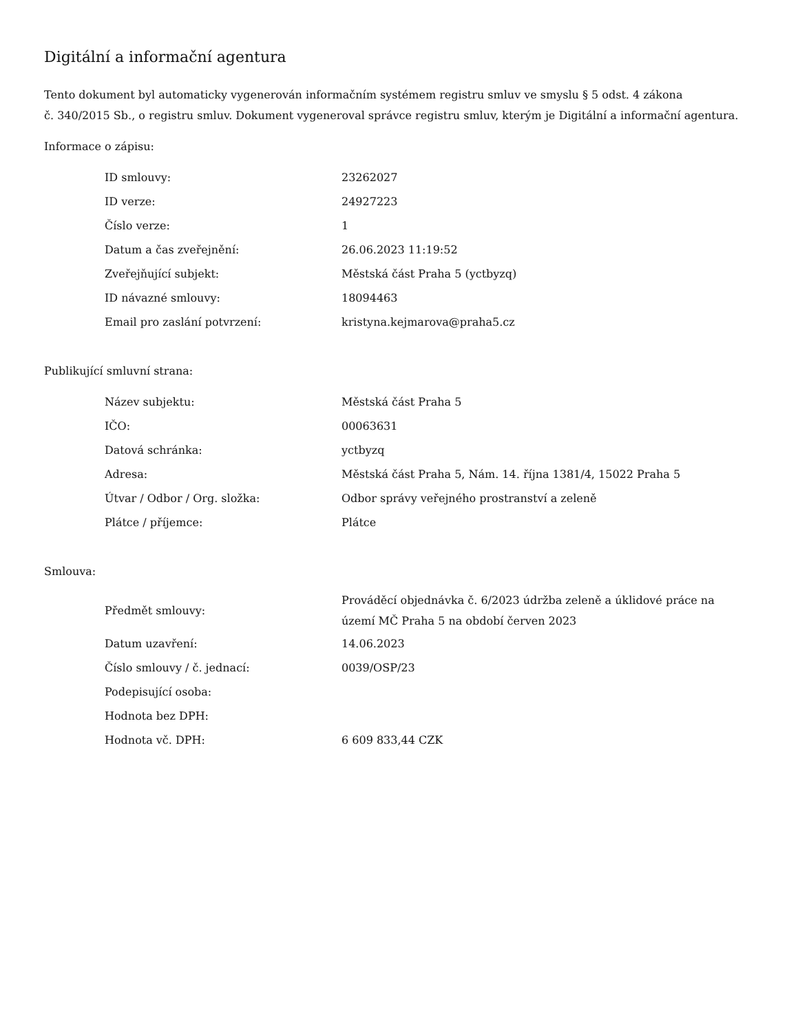Digitální a informační agentura
Tento dokument byl automaticky vygenerován informačním systémem registru smluv ve smyslu § 5 odst. 4 zákona
č. 340/2015 Sb., o registru smluv. Dokument vygeneroval správce registru smluv, kterým je Digitální a informační agentura.
Informace o zápisu:
| ID smlouvy: | 23262027 |
| ID verze: | 24927223 |
| Číslo verze: | 1 |
| Datum a čas zveřejnění: | 26.06.2023 11:19:52 |
| Zveřejňující subjekt: | Městská část Praha 5 (yctbyzq) |
| ID návazné smlouvy: | 18094463 |
| Email pro zaslání potvrzení: | kristyna.kejmarova@praha5.cz |
Publikující smluvní strana:
| Název subjektu: | Městská část Praha 5 |
| IČO: | 00063631 |
| Datová schránka: | yctbyzq |
| Adresa: | Městská část Praha 5, Nám. 14. října 1381/4, 15022 Praha 5 |
| Útvar / Odbor / Org. složka: | Odbor správy veřejného prostranství a zeleně |
| Plátce / příjemce: | Plátce |
Smlouva:
| Předmět smlouvy: | Prováděcí objednávka č. 6/2023 údržba zeleně a úklidové práce na území MČ Praha 5 na období červen 2023 |
| Datum uzavření: | 14.06.2023 |
| Číslo smlouvy / č. jednací: | 0039/OSP/23 |
| Podepisující osoba: | |
| Hodnota bez DPH: | |
| Hodnota vč. DPH: | 6 609 833,44 CZK |